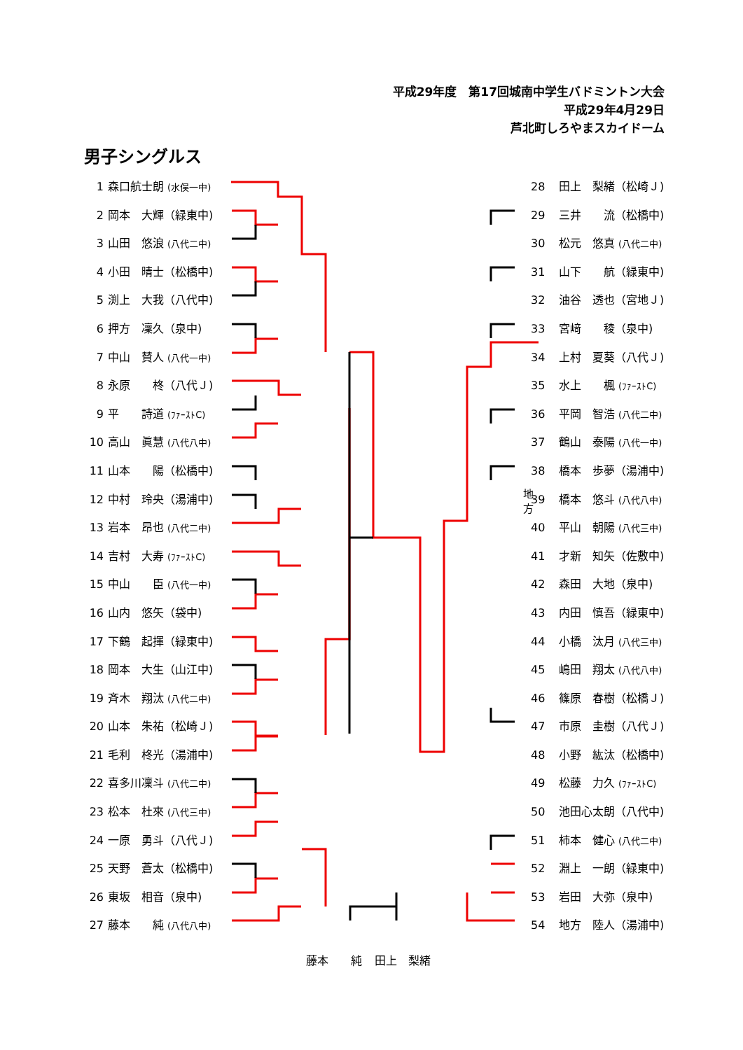平成29年度　第17回城南中学生バドミントン大会
平成29年4月29日
芦北町しろやまスカイドーム
男子シングルス
1 森口航士朗 (水俣一中)
2 岡本　大輝（緑東中)
3 山田　悠浪 (八代二中)
4 小田　晴士（松橋中)
5 渕上　大我（八代中)
6 押方　凜久（泉中)
7 中山　賛人 (八代一中)
8 永原　　柊（八代Ｊ)
9 平　　詩道 (ﾌｧｰｽﾄC)
10 高山　眞慧 (八代八中)
11 山本　　陽（松橋中)
12 中村　玲央（湯浦中)
13 岩本　昂也 (八代二中)
14 吉村　大寿 (ﾌｧｰｽﾄC)
15 中山　　臣 (八代一中)
16 山内　悠矢（袋中)
17 下鶴　起揮（緑東中)
18 岡本　大生（山江中)
19 斉木　翔汰 (八代二中)
20 山本　朱祐（松崎Ｊ)
21 毛利　柊光（湯浦中)
22 喜多川凜斗 (八代二中)
23 松本　杜來 (八代三中)
24 一原　勇斗（八代Ｊ)
25 天野　蒼太（松橋中)
26 東坂　相音（泉中)
27 藤本　　純 (八代八中)
地方
28 田上　梨緒（松崎Ｊ)
29 三井　　流（松橋中)
30 松元　悠真 (八代二中)
31 山下　　航（緑東中)
32 油谷　透也（宮地Ｊ)
33 宮﨑　　稜（泉中)
34 上村　夏葵（八代Ｊ)
35 水上　　楓 (ﾌｧｰｽﾄC)
36 平岡　智浩 (八代二中)
37 鶴山　泰陽 (八代一中)
38 橋本　歩夢（湯浦中)
39 橋本　悠斗 (八代八中)
40 平山　朝陽 (八代三中)
41 才新　知矢（佐敷中)
42 森田　大地（泉中)
43 内田　慎吾（緑東中)
44 小橋　汰月 (八代三中)
45 嶋田　翔太 (八代八中)
46 篠原　春樹（松橋Ｊ)
47 市原　圭樹（八代Ｊ)
48 小野　紘汰（松橋中)
49 松藤　力久 (ﾌｧｰｽﾄC)
50 池田心太朗（八代中)
51 柿本　健心 (八代二中)
52 淵上　一朗（緑東中)
53 岩田　大弥（泉中)
54 地方　陸人（湯浦中)
藤本　　純 田上　梨緒